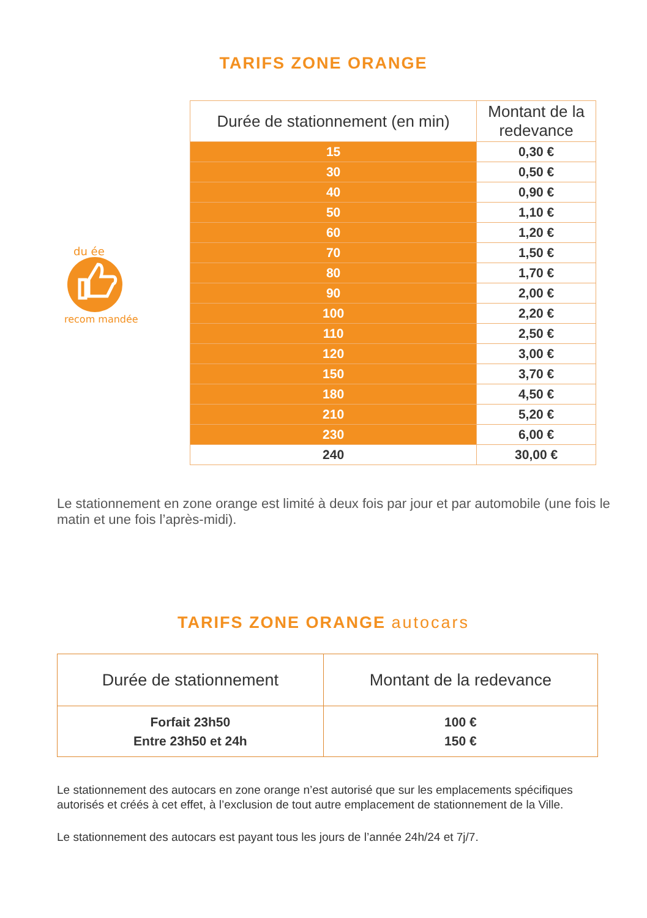TARIFS ZONE ORANGE
du ée
recom mandée
| Durée de stationnement (en min) | Montant de la redevance |
| --- | --- |
| 15 | 0,30 € |
| 30 | 0,50 € |
| 40 | 0,90 € |
| 50 | 1,10 € |
| 60 | 1,20 € |
| 70 | 1,50 € |
| 80 | 1,70 € |
| 90 | 2,00 € |
| 100 | 2,20 € |
| 110 | 2,50 € |
| 120 | 3,00 € |
| 150 | 3,70 € |
| 180 | 4,50 € |
| 210 | 5,20 € |
| 230 | 6,00 € |
| 240 | 30,00 € |
Le stationnement en zone orange est limité à deux fois par jour et par automobile (une fois le matin et une fois l’après-midi).
TARIFS ZONE ORANGE autocars
| Durée de stationnement | Montant de la redevance |
| --- | --- |
| Forfait 23h50 Entre 23h50 et 24h | 100 € 150 € |
Le stationnement des autocars en zone orange n’est autorisé que sur les emplacements spécifiques autorisés et créés à cet effet, à l’exclusion de tout autre emplacement de stationnement de la Ville.
Le stationnement des autocars est payant tous les jours de l’année 24h/24 et 7j/7.